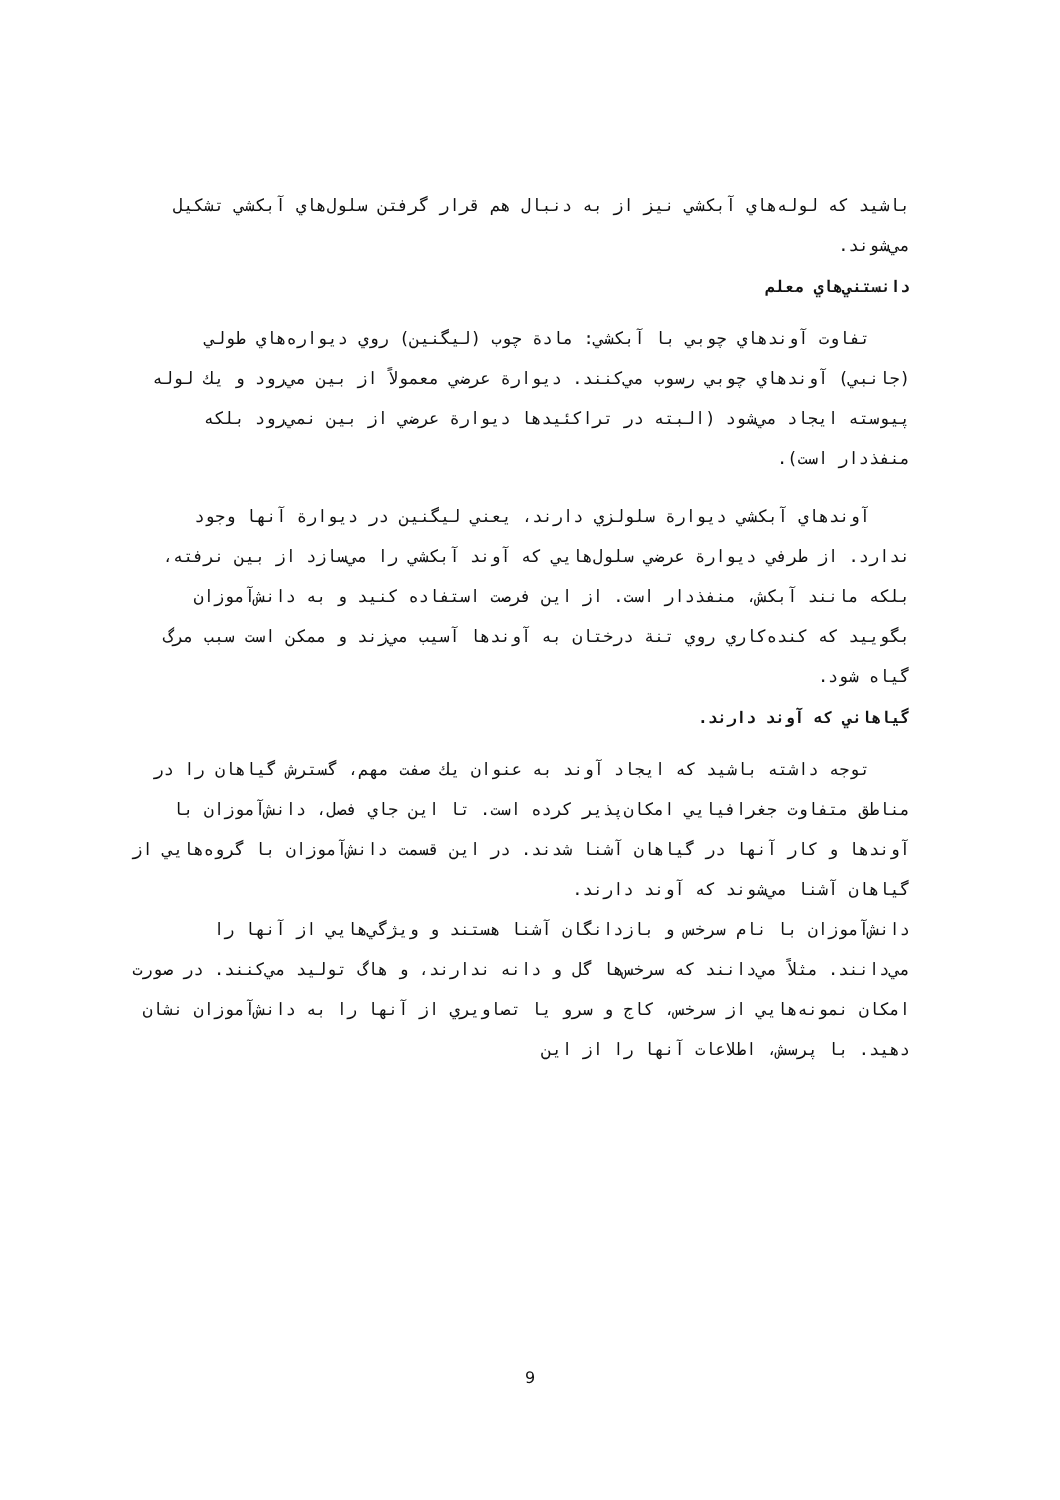باشيد كه لوله‌هاي آبكشي نيز از به دنبال هم قرار گرفتن سلول‌هاي آبكشي تشكيل مي‌شوند.
دانستني‌هاي معلم
تفاوت آوندهاي چوبي با آبكشي: مادة چوب (ليگنين) روي ديواره‌هاي طولي (جانبي) آوندهاي چوبي رسوب مي‌كنند. ديوارة عرضي معمولاً از بين مي‌رود و يك لوله پيوسته ايجاد مي‌شود (البته در تراكئيدها ديوارة عرضي از بين نمي‌رود بلكه منفذدار است).
آوندهاي آبكشي ديوارة سلولزي دارند، يعني ليگنين در ديوارة آنها وجود ندارد. از طرفي ديوارة عرضي سلول‌هايي كه آوند آبكشي را مي‌سازد از بين نرفته، بلكه مانند آبكش، منفذدار است. از اين فرصت استفاده كنيد و به دانش‌آموزان بگوييد كه كنده‌كاري روي تنة درختان به آوندها آسيب مي‌زند و ممكن است سبب مرگ گياه شود.
گياهاني كه آوند دارند.
توجه داشته باشيد كه ايجاد آوند به عنوان يك صفت مهم، گسترش گياهان را در مناطق متفاوت جغرافيايي امكان‌پذير كرده است. تا اين جاي فصل، دانش‌آموزان با آوندها و كار آنها در گياهان آشنا شدند. در اين قسمت دانش‌آموزان با گروه‌هايي از گياهان آشنا مي‌شوند كه آوند دارند.
دانش‌آموزان با نام سرخس و بازدانگان آشنا هستند و ويژگي‌هايي از آنها را مي‌دانند. مثلاً مي‌دانند كه سرخس‌ها گل و دانه ندارند، و هاگ توليد مي‌كنند. در صورت امكان نمونه‌هايي از سرخس، كاج و سرو يا تصاويري از آنها را به دانش‌آموزان نشان دهيد. با پرسش، اطلاعات آنها را از اين
9